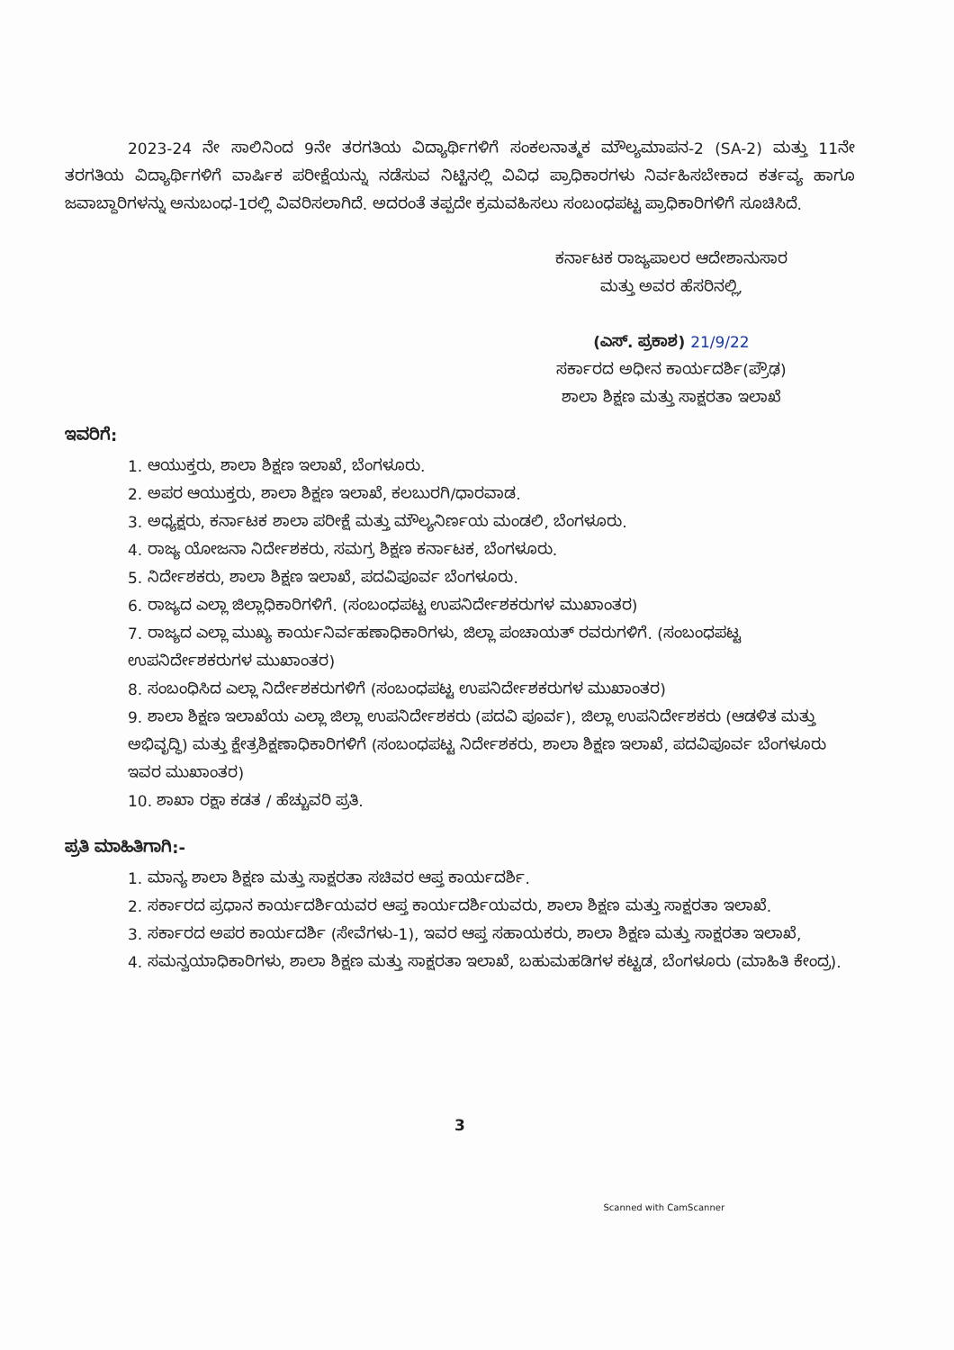2023-24 ನೇ ಸಾಲಿನಿಂದ 9ನೇ ತರಗತಿಯ ವಿದ್ಯಾರ್ಥಿಗಳಿಗೆ ಸಂಕಲನಾತ್ಮಕ ಮೌಲ್ಯಮಾಪನ-2 (SA-2) ಮತ್ತು 11ನೇ ತರಗತಿಯ ವಿದ್ಯಾರ್ಥಿಗಳಿಗೆ ವಾರ್ಷಿಕ ಪರೀಕ್ಷೆಯನ್ನು ನಡೆಸುವ ನಿಟ್ಟಿನಲ್ಲಿ ವಿವಿಧ ಪ್ರಾಧಿಕಾರಗಳು ನಿರ್ವಹಿಸಬೇಕಾದ ಕರ್ತವ್ಯ ಹಾಗೂ ಜವಾಬ್ದಾರಿಗಳನ್ನು ಅನುಬಂಧ-1ರಲ್ಲಿ ವಿವರಿಸಲಾಗಿದೆ. ಅದರಂತೆ ತಪ್ಪದೇ ಕ್ರಮವಹಿಸಲು ಸಂಬಂಧಪಟ್ಟ ಪ್ರಾಧಿಕಾರಿಗಳಿಗೆ ಸೂಚಿಸಿದೆ.
ಕರ್ನಾಟಕ ರಾಜ್ಯಪಾಲರ ಆದೇಶಾನುಸಾರ
ಮತ್ತು ಅವರ ಹೆಸರಿನಲ್ಲಿ,
(ಎಸ್. ಪ್ರಕಾಶ) 21/9/22
ಸರ್ಕಾರದ ಅಧೀನ ಕಾರ್ಯದರ್ಶಿ(ಪ್ರೌಢ)
ಶಾಲಾ ಶಿಕ್ಷಣ ಮತ್ತು ಸಾಕ್ಷರತಾ ಇಲಾಖೆ
ಇವರಿಗೆ:
1. ಆಯುಕ್ತರು, ಶಾಲಾ ಶಿಕ್ಷಣ ಇಲಾಖೆ, ಬೆಂಗಳೂರು.
2. ಅಪರ ಆಯುಕ್ತರು, ಶಾಲಾ ಶಿಕ್ಷಣ ಇಲಾಖೆ, ಕಲಬುರಗಿ/ಧಾರವಾಡ.
3. ಅಧ್ಯಕ್ಷರು, ಕರ್ನಾಟಕ ಶಾಲಾ ಪರೀಕ್ಷೆ ಮತ್ತು ಮೌಲ್ಯನಿರ್ಣಯ ಮಂಡಲಿ, ಬೆಂಗಳೂರು.
4. ರಾಜ್ಯ ಯೋಜನಾ ನಿರ್ದೇಶಕರು, ಸಮಗ್ರ ಶಿಕ್ಷಣ ಕರ್ನಾಟಕ, ಬೆಂಗಳೂರು.
5. ನಿರ್ದೇಶಕರು, ಶಾಲಾ ಶಿಕ್ಷಣ ಇಲಾಖೆ, ಪದವಿಪೂರ್ವ ಬೆಂಗಳೂರು.
6. ರಾಜ್ಯದ ಎಲ್ಲಾ ಜಿಲ್ಲಾಧಿಕಾರಿಗಳಿಗೆ. (ಸಂಬಂಧಪಟ್ಟ ಉಪನಿರ್ದೇಶಕರುಗಳ ಮುಖಾಂತರ)
7. ರಾಜ್ಯದ ಎಲ್ಲಾ ಮುಖ್ಯ ಕಾರ್ಯನಿರ್ವಹಣಾಧಿಕಾರಿಗಳು, ಜಿಲ್ಲಾ ಪಂಚಾಯತ್ ರವರುಗಳಿಗೆ. (ಸಂಬಂಧಪಟ್ಟ ಉಪನಿರ್ದೇಶಕರುಗಳ ಮುಖಾಂತರ)
8. ಸಂಬಂಧಿಸಿದ ಎಲ್ಲಾ ನಿರ್ದೇಶಕರುಗಳಿಗೆ (ಸಂಬಂಧಪಟ್ಟ ಉಪನಿರ್ದೇಶಕರುಗಳ ಮುಖಾಂತರ)
9. ಶಾಲಾ ಶಿಕ್ಷಣ ಇಲಾಖೆಯ ಎಲ್ಲಾ ಜಿಲ್ಲಾ ಉಪನಿರ್ದೇಶಕರು (ಪದವಿ ಪೂರ್ವ), ಜಿಲ್ಲಾ ಉಪನಿರ್ದೇಶಕರು (ಆಡಳಿತ ಮತ್ತು ಅಭಿವೃದ್ಧಿ) ಮತ್ತು ಕ್ಷೇತ್ರಶಿಕ್ಷಣಾಧಿಕಾರಿಗಳಿಗೆ (ಸಂಬಂಧಪಟ್ಟ ನಿರ್ದೇಶಕರು, ಶಾಲಾ ಶಿಕ್ಷಣ ಇಲಾಖೆ, ಪದವಿಪೂರ್ವ ಬೆಂಗಳೂರು ಇವರ ಮುಖಾಂತರ)
10. ಶಾಖಾ ರಕ್ಷಾ ಕಡತ / ಹೆಚ್ಚುವರಿ ಪ್ರತಿ.
ಪ್ರತಿ ಮಾಹಿತಿಗಾಗಿ:-
1. ಮಾನ್ಯ ಶಾಲಾ ಶಿಕ್ಷಣ ಮತ್ತು ಸಾಕ್ಷರತಾ ಸಚಿವರ ಆಪ್ತ ಕಾರ್ಯದರ್ಶಿ.
2. ಸರ್ಕಾರದ ಪ್ರಧಾನ ಕಾರ್ಯದರ್ಶಿಯವರ ಆಪ್ತ ಕಾರ್ಯದರ್ಶಿಯವರು, ಶಾಲಾ ಶಿಕ್ಷಣ ಮತ್ತು ಸಾಕ್ಷರತಾ ಇಲಾಖೆ.
3. ಸರ್ಕಾರದ ಅಪರ ಕಾರ್ಯದರ್ಶಿ (ಸೇವೆಗಳು-1), ಇವರ ಆಪ್ತ ಸಹಾಯಕರು, ಶಾಲಾ ಶಿಕ್ಷಣ ಮತ್ತು ಸಾಕ್ಷರತಾ ಇಲಾಖೆ,
4. ಸಮನ್ವಯಾಧಿಕಾರಿಗಳು, ಶಾಲಾ ಶಿಕ್ಷಣ ಮತ್ತು ಸಾಕ್ಷರತಾ ಇಲಾಖೆ, ಬಹುಮಹಡಿಗಳ ಕಟ್ಟಡ, ಬೆಂಗಳೂರು (ಮಾಹಿತಿ ಕೇಂದ್ರ).
3
Scanned with CamScanner